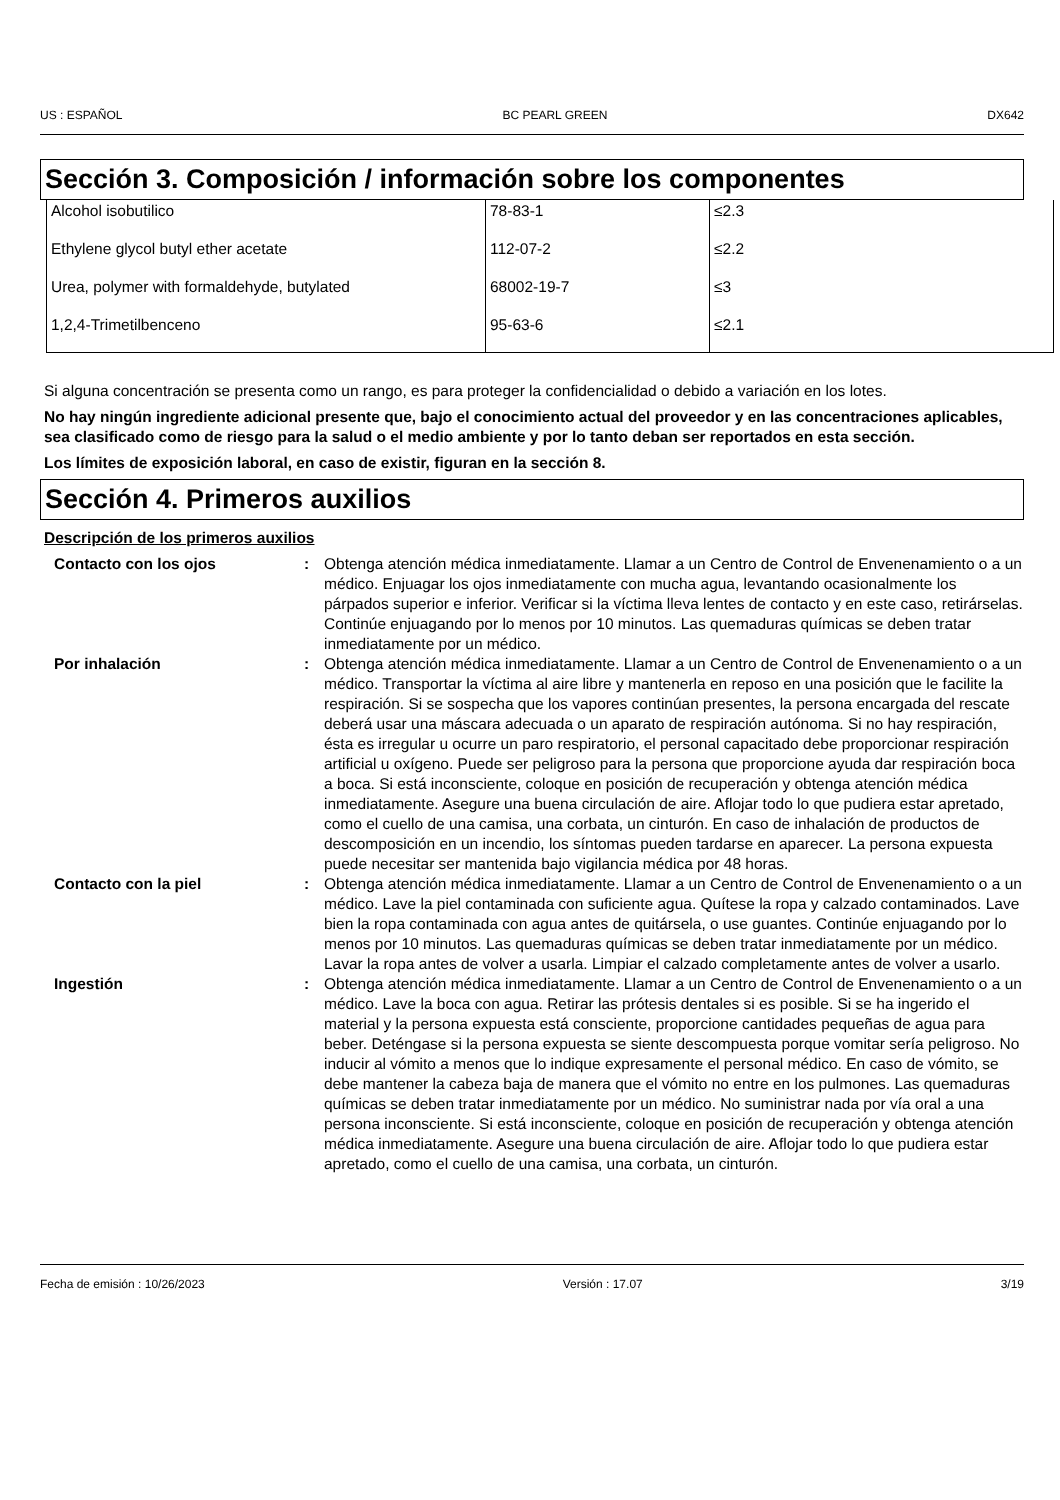US : ESPAÑOL BC PEARL GREEN DX642
Sección 3. Composición / información sobre los componentes
| Alcohol isobutilico | 78-83-1 | ≤2.3 |
| Ethylene glycol butyl ether acetate | 112-07-2 | ≤2.2 |
| Urea, polymer with formaldehyde, butylated | 68002-19-7 | ≤3 |
| 1,2,4-Trimetilbenceno | 95-63-6 | ≤2.1 |
Si alguna concentración se presenta como un rango, es para proteger la confidencialidad o debido a variación en los lotes.
No hay ningún ingrediente adicional presente que, bajo el conocimiento actual del proveedor y en las concentraciones aplicables, sea clasificado como de riesgo para la salud o el medio ambiente y por lo tanto deban ser reportados en esta sección.
Los límites de exposición laboral, en caso de existir, figuran en la sección 8.
Sección 4. Primeros auxilios
Descripción de los primeros auxilios
Contacto con los ojos
:
Obtenga atención médica inmediatamente. Llamar a un Centro de Control de Envenenamiento o a un médico. Enjuagar los ojos inmediatamente con mucha agua, levantando ocasionalmente los párpados superior e inferior. Verificar si la víctima lleva lentes de contacto y en este caso, retirárselas. Continúe enjuagando por lo menos por 10 minutos. Las quemaduras químicas se deben tratar inmediatamente por un médico.
Por inhalación
:
Obtenga atención médica inmediatamente. Llamar a un Centro de Control de Envenenamiento o a un médico. Transportar la víctima al aire libre y mantenerla en reposo en una posición que le facilite la respiración. Si se sospecha que los vapores continúan presentes, la persona encargada del rescate deberá usar una máscara adecuada o un aparato de respiración autónoma. Si no hay respiración, ésta es irregular u ocurre un paro respiratorio, el personal capacitado debe proporcionar respiración artificial u oxígeno. Puede ser peligroso para la persona que proporcione ayuda dar respiración boca a boca. Si está inconsciente, coloque en posición de recuperación y obtenga atención médica inmediatamente. Asegure una buena circulación de aire. Aflojar todo lo que pudiera estar apretado, como el cuello de una camisa, una corbata, un cinturón. En caso de inhalación de productos de descomposición en un incendio, los síntomas pueden tardarse en aparecer. La persona expuesta puede necesitar ser mantenida bajo vigilancia médica por 48 horas.
Contacto con la piel
:
Obtenga atención médica inmediatamente. Llamar a un Centro de Control de Envenenamiento o a un médico. Lave la piel contaminada con suficiente agua. Quítese la ropa y calzado contaminados. Lave bien la ropa contaminada con agua antes de quitársela, o use guantes. Continúe enjuagando por lo menos por 10 minutos. Las quemaduras químicas se deben tratar inmediatamente por un médico. Lavar la ropa antes de volver a usarla. Limpiar el calzado completamente antes de volver a usarlo.
Ingestión
:
Obtenga atención médica inmediatamente. Llamar a un Centro de Control de Envenenamiento o a un médico. Lave la boca con agua. Retirar las prótesis dentales si es posible. Si se ha ingerido el material y la persona expuesta está consciente, proporcione cantidades pequeñas de agua para beber. Deténgase si la persona expuesta se siente descompuesta porque vomitar sería peligroso. No inducir al vómito a menos que lo indique expresamente el personal médico. En caso de vómito, se debe mantener la cabeza baja de manera que el vómito no entre en los pulmones. Las quemaduras químicas se deben tratar inmediatamente por un médico. No suministrar nada por vía oral a una persona inconsciente. Si está inconsciente, coloque en posición de recuperación y obtenga atención médica inmediatamente. Asegure una buena circulación de aire. Aflojar todo lo que pudiera estar apretado, como el cuello de una camisa, una corbata, un cinturón.
Fecha de emisión : 10/26/2023 Versión : 17.07 3/19